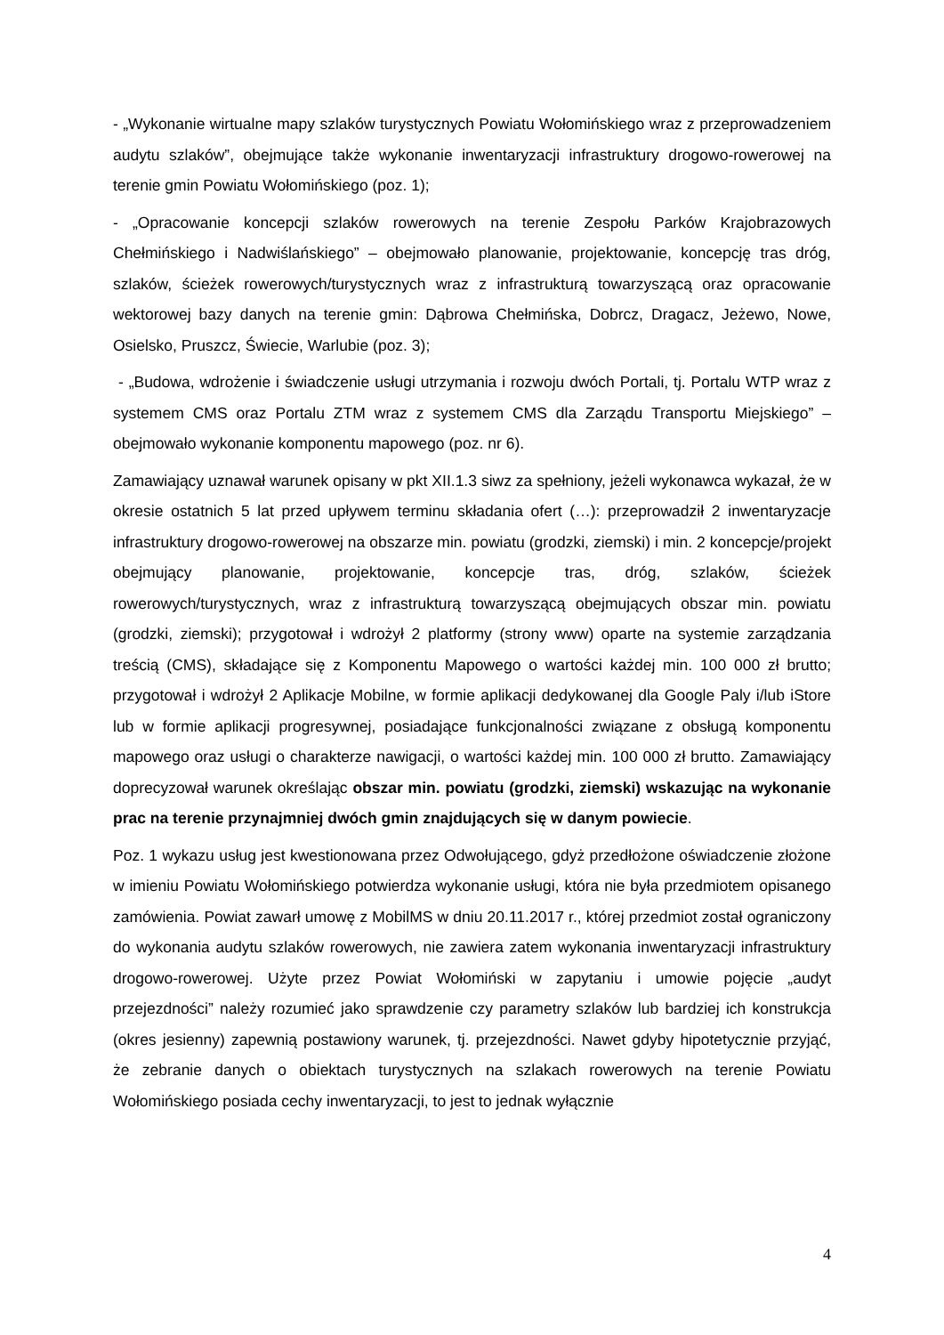- „Wykonanie wirtualne mapy szlaków turystycznych Powiatu Wołomińskiego wraz z przeprowadzeniem audytu szlaków”, obejmujące także wykonanie inwentaryzacji infrastruktury drogowo-rowerowej na terenie gmin Powiatu Wołomińskiego (poz. 1);
- „Opracowanie koncepcji szlaków rowerowych na terenie Zespołu Parków Krajobrazowych Chełmińskiego i Nadwiślańskiego” – obejmowało planowanie, projektowanie, koncepcję tras dróg, szlaków, ścieżek rowerowych/turystycznych wraz z infrastrukturą towarzyszącą oraz opracowanie wektorowej bazy danych na terenie gmin: Dąbrowa Chełmińska, Dobrcz, Dragacz, Jeżewo, Nowe, Osielsko, Pruszcz, Świecie, Warlubie (poz. 3);
- „Budowa, wdrożenie i świadczenie usługi utrzymania i rozwoju dwóch Portali, tj. Portalu WTP wraz z systemem CMS oraz Portalu ZTM wraz z systemem CMS dla Zarządu Transportu Miejskiego” – obejmowało wykonanie komponentu mapowego (poz. nr 6).
Zamawiający uznawał warunek opisany w pkt XII.1.3 siwz za spełniony, jeżeli wykonawca wykazał, że w okresie ostatnich 5 lat przed upływem terminu składania ofert (…): przeprowadził 2 inwentaryzacje infrastruktury drogowo-rowerowej na obszarze min. powiatu (grodzki, ziemski) i min. 2 koncepcje/projekt obejmujący planowanie, projektowanie, koncepcje tras, dróg, szlaków, ścieżek rowerowych/turystycznych, wraz z infrastrukturą towarzyszącą obejmujących obszar min. powiatu (grodzki, ziemski); przygotował i wdrożył 2 platformy (strony www) oparte na systemie zarządzania treścią (CMS), składające się z Komponentu Mapowego o wartości każdej min. 100 000 zł brutto; przygotował i wdrożył 2 Aplikacje Mobilne, w formie aplikacji dedykowanej dla Google Paly i/lub iStore lub w formie aplikacji progresywnej, posiadające funkcjonalności związane z obsługą komponentu mapowego oraz usługi o charakterze nawigacji, o wartości każdej min. 100 000 zł brutto. Zamawiający doprecyzował warunek określając obszar min. powiatu (grodzki, ziemski) wskazując na wykonanie prac na terenie przynajmniej dwóch gmin znajdujących się w danym powiecie.
Poz. 1 wykazu usług jest kwestionowana przez Odwołującego, gdyż przedłożone oświadczenie złożone w imieniu Powiatu Wołomińskiego potwierdza wykonanie usługi, która nie była przedmiotem opisanego zamówienia. Powiat zawarł umowę z MobilMS w dniu 20.11.2017 r., której przedmiot został ograniczony do wykonania audytu szlaków rowerowych, nie zawiera zatem wykonania inwentaryzacji infrastruktury drogowo-rowerowej. Użyte przez Powiat Wołomiński w zapytaniu i umowie pojęcie „audyt przejezdności” należy rozumieć jako sprawdzenie czy parametry szlaków lub bardziej ich konstrukcja (okres jesienny) zapewnią postawiony warunek, tj. przejezdności. Nawet gdyby hipotetycznie przyjąć, że zebranie danych o obiektach turystycznych na szlakach rowerowych na terenie Powiatu Wołomińskiego posiada cechy inwentaryzacji, to jest to jednak wyłącznie
4